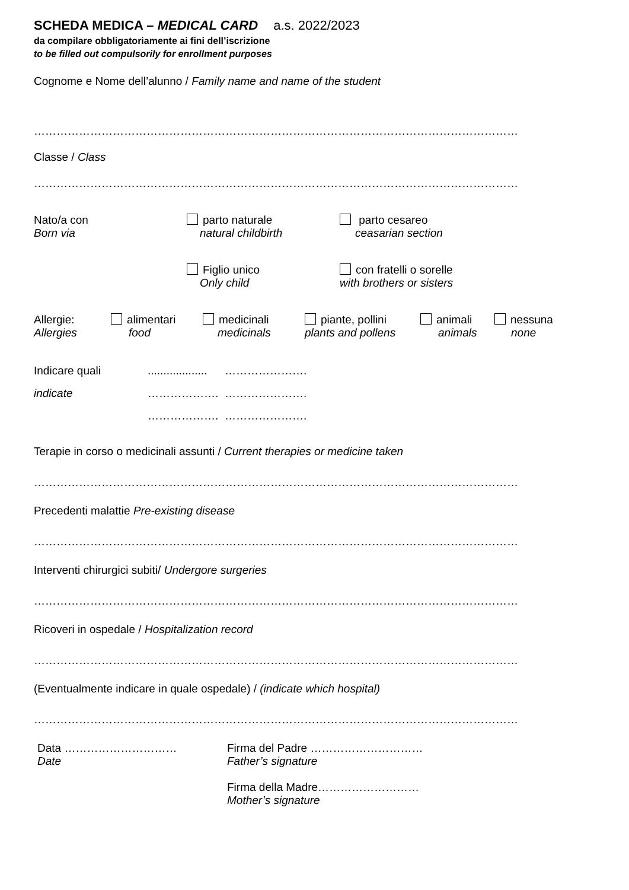SCHEDA MEDICA – MEDICAL CARD a.s. 2022/2023
da compilare obbligatoriamente ai fini dell’iscrizione
to be filled out compulsorily for enrollment purposes
Cognome e Nome dell’alunno / Family name and name of the student
……………………………………………………………………………………………………………………………………….........................
Classe / Class
……………………………………………………………………………………………………………………………………….........................
Nato/a con
Born via
parto naturale
natural childbirth
parto cesareo
ceasarian section
Figlio unico
Only child
con fratelli o sorelle
with brothers or sisters
Allergie:
Allergies
alimentari
food
medicinali
medicinals
piante, pollini
plants and pollens
animali
animals
nessuna
none
Indicare quali
indicate
...................
……………….
……………….
………………….
………………….
………………….
Terapie in corso o medicinali assunti / Current therapies or medicine taken
……………………………………………………………………………………………………………………………………….........................
Precedenti malattie Pre-existing disease
……………………………………………………………………………………………………………………………………….........................
Interventi chirurgici subiti/ Undergore surgeries
……………………………………………………………………………………………………………………………………….........................
Ricoveri in ospedale / Hospitalization record
……………………………………………………………………………………………………………………………………….........................
(Eventualmente indicare in quale ospedale) / (indicate which hospital)
……………………………………………………………………………………………………………………………………….........................
Data …………………………
Date
Firma del Padre …………………………
Father’s signature
Firma della Madre………………………
Mother’s signature